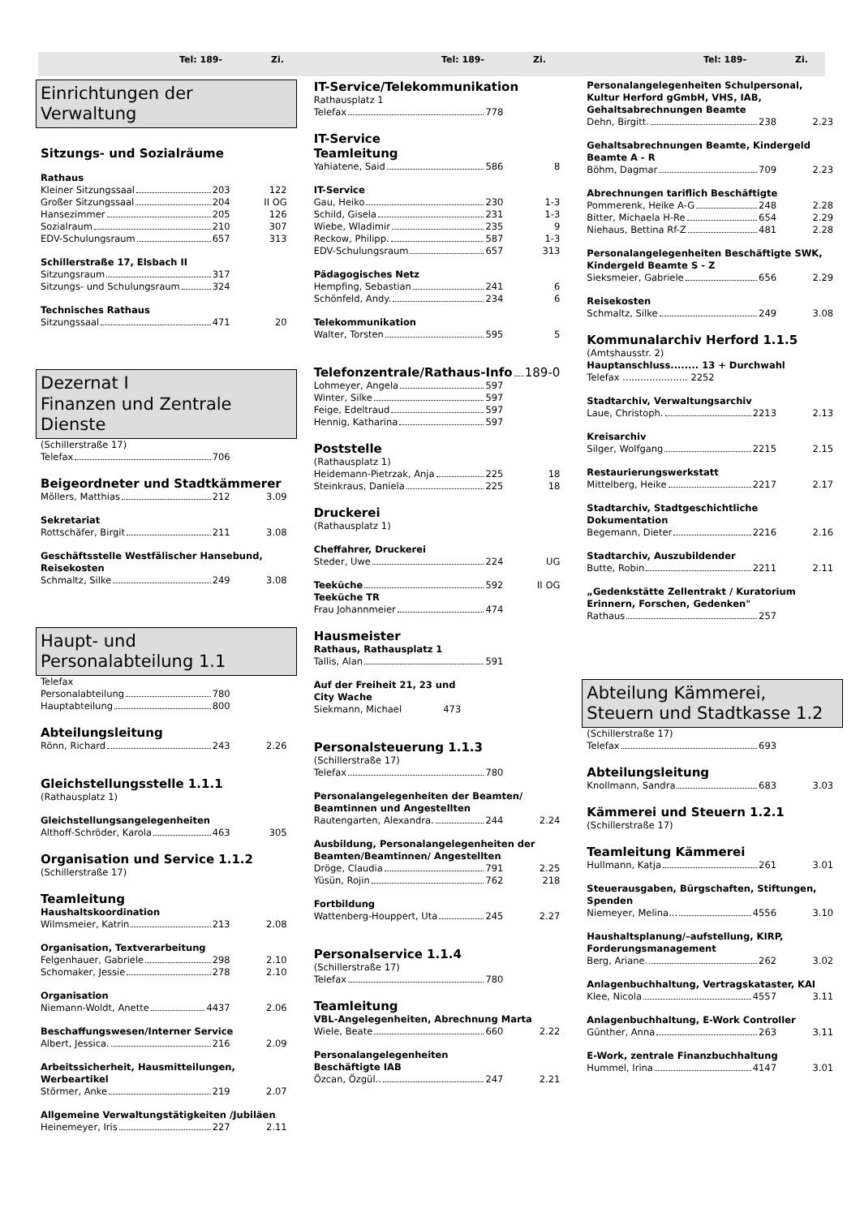Tel: 189- Zi. Tel: 189- Zi. Tel: 189- Zi.
Einrichtungen der Verwaltung
Sitzungs- und Sozialräume
Rathaus
Kleiner Sitzungssaal 203 122
Großer Sitzungssaal 204 II OG
Hansezimmer 205 126
Sozialraum 210 307
EDV-Schulungsraum 657 313
Schillerstraße 17, Elsbach II
Sitzungsraum 317
Sitzungs- und Schulungsraum 324
Technisches Rathaus
Sitzungssaal 471 20
Dezernat I
Finanzen und Zentrale Dienste
(Schillerstraße 17)
Telefax 706
Beigeordneter und Stadtkämmerer
Möllers, Matthias 212 3.09
Sekretariat
Rottschäfer, Birgit 211 3.08
Geschäftsstelle Westfälischer Hansebund, Reisekosten
Schmaltz, Silke 249 3.08
Haupt- und
Personalabteilung 1.1
Telefax
Personalabteilung 780
Hauptabteilung 800
Abteilungsleitung
Rönn, Richard 243 2.26
Gleichstellungsstelle 1.1.1
(Rathausplatz 1)
Gleichstellungsangelegenheiten
Althoff-Schröder, Karola 463 305
Organisation und Service 1.1.2
(Schillerstraße 17)
Teamleitung
Haushaltskoordination
Wilmsmeier, Katrin 213 2.08
Organisation, Textverarbeitung
Felgenhauer, Gabriele 298 2.10
Schomaker, Jessie 278 2.10
Organisation
Niemann-Woldt, Anette 4437 2.06
Beschaffungswesen/Interner Service
Albert, Jessica. 216 2.09
Arbeitssicherheit, Hausmitteilungen, Werbeartikel
Störmer, Anke 219 2.07
Allgemeine Verwaltungstätigkeiten /Jubiläen
Heinemeyer, Iris 227 2.11
IT-Service/Telekommunikation
Rathausplatz 1
Telefax 778
IT-Service
Teamleitung
Yahiatene, Said 586 8
IT-Service
Gau, Heiko 230 1-3
Schild, Gisela 231 1-3
Wiebe, Wladimir 235 9
Reckow, Philipp. 587 1-3
EDV-Schulungsraum 657 313
Pädagogisches Netz
Hempfing, Sebastian 241 6
Schönfeld, Andy. 234 6
Telekommunikation
Walter, Torsten 595 5
Telefonzentrale/Rathaus-Info 189-0
Lohmeyer, Angela 597
Winter, Silke 597
Feige, Edeltraud 597
Hennig, Katharina 597
Poststelle
(Rathausplatz 1)
Heidemann-Pietrzak, Anja 225 18
Steinkraus, Daniela 225 18
Druckerei
(Rathausplatz 1)
Cheffahrer, Druckerei
Steder, Uwe 224 UG
Teeküche 592 II OG
Teeküche TR
Frau Johannmeier 474
Hausmeister
Rathaus, Rathausplatz 1
Tallis, Alan 591
Auf der Freiheit 21, 23 und
City Wache
Siekmann, Michael 473
Personalsteuerung 1.1.3
(Schillerstraße 17)
Telefax 780
Personalangelegenheiten der Beamten/ Beamtinnen und Angestellten
Rautengarten, Alexandra. 244 2.24
Ausbildung, Personalangelegenheiten der Beamten/Beamtinnen/ Angestellten
Dröge, Claudia 791 2.25
Yüsün, Rojin 762 218
Fortbildung
Wattenberg-Houppert, Uta 245 2.27
Personalservice 1.1.4
(Schillerstraße 17)
Telefax 780
Teamleitung
VBL-Angelegenheiten, Abrechnung Marta
Wiele, Beate 660 2.22
Personalangelegenheiten
Beschäftigte IAB
Özcan, Özgül.. 247 2.21
Personalangelegenheiten Schulpersonal, Kultur Herford gGmbH, VHS, IAB, Gehaltsabrechnungen Beamte
Dehn, Birgitt. 238 2.23
Gehaltsabrechnungen Beamte, Kindergeld Beamte A - R
Böhm, Dagmar 709 2.23
Abrechnungen tariflich Beschäftigte
Pommerenk, Heike A-G 248 2.28
Bitter, Michaela H-Re 654 2.29
Niehaus, Bettina Rf-Z 481 2.28
Personalangelegenheiten Beschäftigte SWK, Kindergeld Beamte S - Z
Sieksmeier, Gabriele 656 2.29
Reisekosten
Schmaltz, Silke 249 3.08
Kommunalarchiv Herford 1.1.5
(Amtshausstr. 2)
Hauptanschluss........ 13 + Durchwahl
Telefax ...................... 2252
Stadtarchiv, Verwaltungsarchiv
Laue, Christoph. 2213 2.13
Kreisarchiv
Silger, Wolfgang 2215 2.15
Restaurierungswerkstatt
Mittelberg, Heike 2217 2.17
Stadtarchiv, Stadtgeschichtliche Dokumentation
Begemann, Dieter 2216 2.16
Stadtarchiv, Auszubildender
Butte, Robin 2211 2.11
„Gedenkstätte Zellentrakt / Kuratorium Erinnern, Forschen, Gedenken"
Rathaus 257
Abteilung Kämmerei, Steuern und Stadtkasse 1.2
(Schillerstraße 17)
Telefax 693
Abteilungsleitung
Knollmann, Sandra 683 3.03
Kämmerei und Steuern 1.2.1
(Schillerstraße 17)
Teamleitung Kämmerei
Hullmann, Katja 261 3.01
Steuerausgaben, Bürgschaften, Stiftungen, Spenden
Niemeyer, Melina... 4556 3.10
Haushaltsplanung/–aufstellung, KIRP, Forderungsmanagement
Berg, Ariane. 262 3.02
Anlagenbuchhaltung, Vertragskataster, KAI
Klee, Nicola 4557 3.11
Anlagenbuchhaltung, E-Work Controller
Günther, Anna 263 3.11
E-Work, zentrale Finanzbuchhaltung
Hummel, Irina 4147 3.01